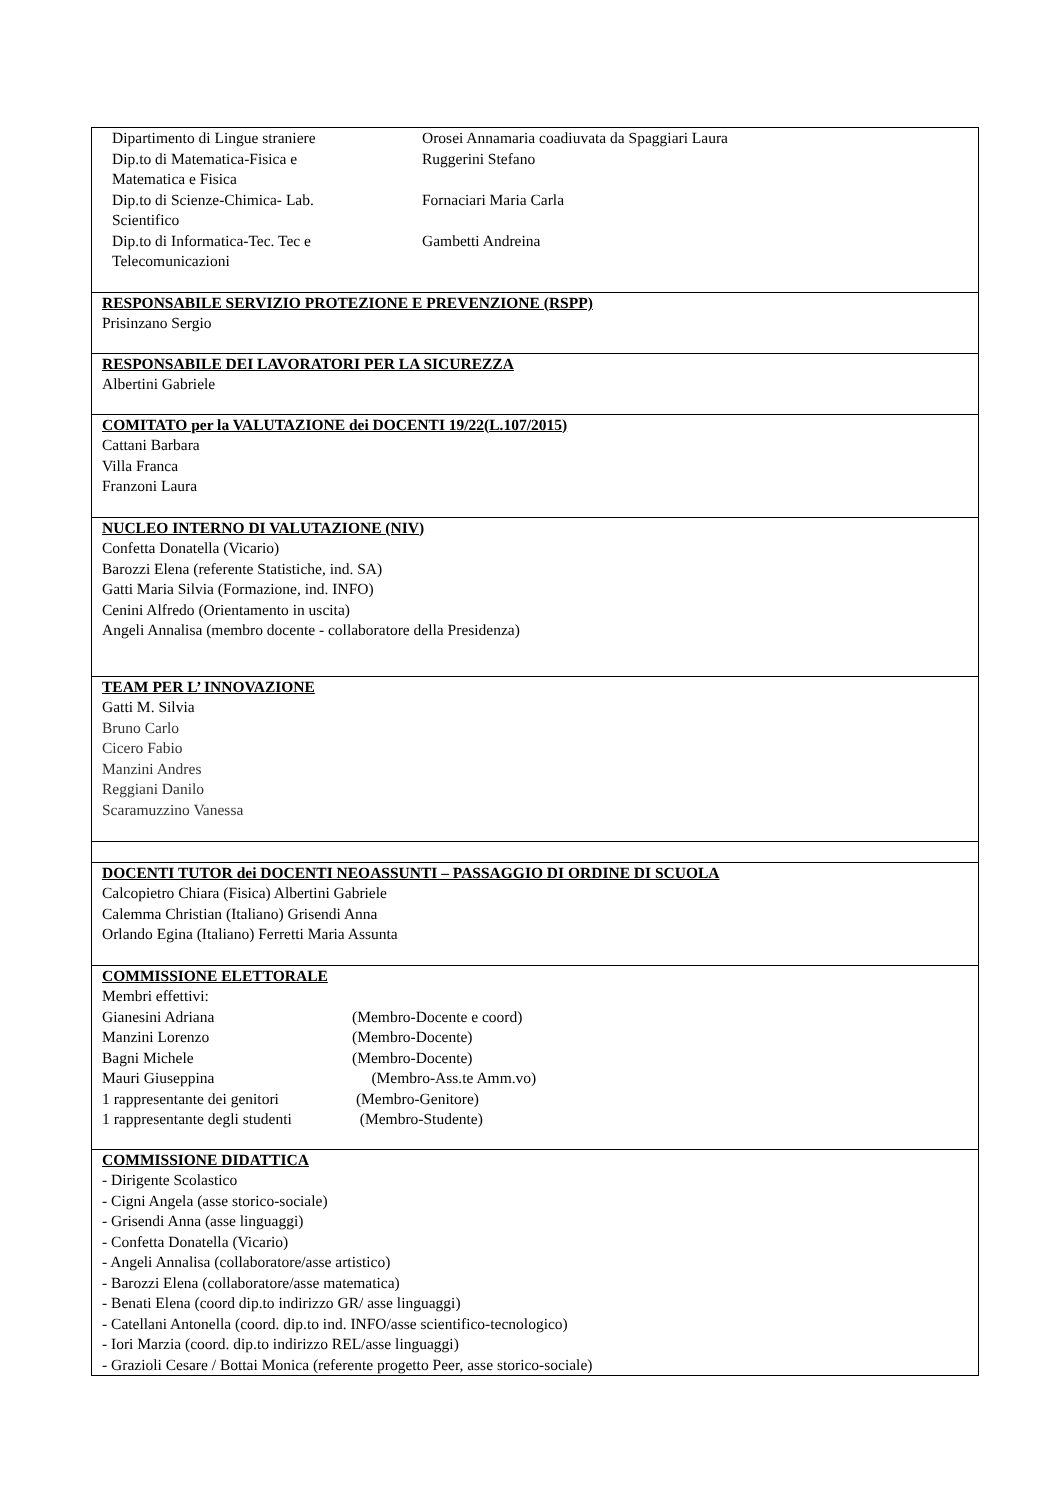| / Dipartimento di Lingue straniere / Orosei Annamaria coadiuvata da Spaggiari Laura / / Dip.to di Matematica-Fisica e Matematica e Fisica / Ruggerini Stefano / / Dip.to di Scienze-Chimica- Lab. Scientifico / Fornaciari Maria Carla / / Dip.to di Informatica-Tec. Tec e Telecomunicazioni / Gambetti Andreina / |
| RESPONSABILE SERVIZIO PROTEZIONE E PREVENZIONE (RSPP) Prisinzano Sergio |
| RESPONSABILE DEI LAVORATORI PER LA SICUREZZA Albertini Gabriele |
| COMITATO per la VALUTAZIONE dei DOCENTI 19/22(L.107/2015) Cattani Barbara Villa Franca Franzoni Laura |
| NUCLEO INTERNO DI VALUTAZIONE (NIV) Confetta Donatella (Vicario) Barozzi Elena (referente Statistiche, ind. SA) Gatti Maria Silvia (Formazione, ind. INFO) Cenini Alfredo (Orientamento in uscita) Angeli Annalisa (membro docente - collaboratore della Presidenza) |
| TEAM PER L’ INNOVAZIONE Gatti M. Silvia Bruno Carlo Cicero Fabio Manzini Andres Reggiani Danilo Scaramuzzino Vanessa |
| DOCENTI TUTOR dei DOCENTI NEOASSUNTI – PASSAGGIO DI ORDINE DI SCUOLA Calcopietro Chiara (Fisica) Albertini Gabriele Calemma Christian (Italiano) Grisendi Anna Orlando Egina (Italiano) Ferretti Maria Assunta |
| COMMISSIONE ELETTORALE Membri effettivi: Gianesini Adriana (Membro-Docente e coord) Manzini Lorenzo (Membro-Docente) Bagni Michele (Membro-Docente) Mauri Giuseppina (Membro-Ass.te Amm.vo) 1 rappresentante dei genitori (Membro-Genitore) 1 rappresentante degli studenti (Membro-Studente) |
| COMMISSIONE DIDATTICA - Dirigente Scolastico - Cigni Angela (asse storico-sociale) - Grisendi Anna (asse linguaggi) - Confetta Donatella (Vicario) - Angeli Annalisa (collaboratore/asse artistico) - Barozzi Elena (collaboratore/asse matematica) - Benati Elena (coord dip.to indirizzo GR/ asse linguaggi) - Catellani Antonella (coord. dip.to ind. INFO/asse scientifico-tecnologico) - Iori Marzia (coord. dip.to indirizzo REL/asse linguaggi) - Grazioli Cesare / Bottai Monica (referente progetto Peer, asse storico-sociale) |